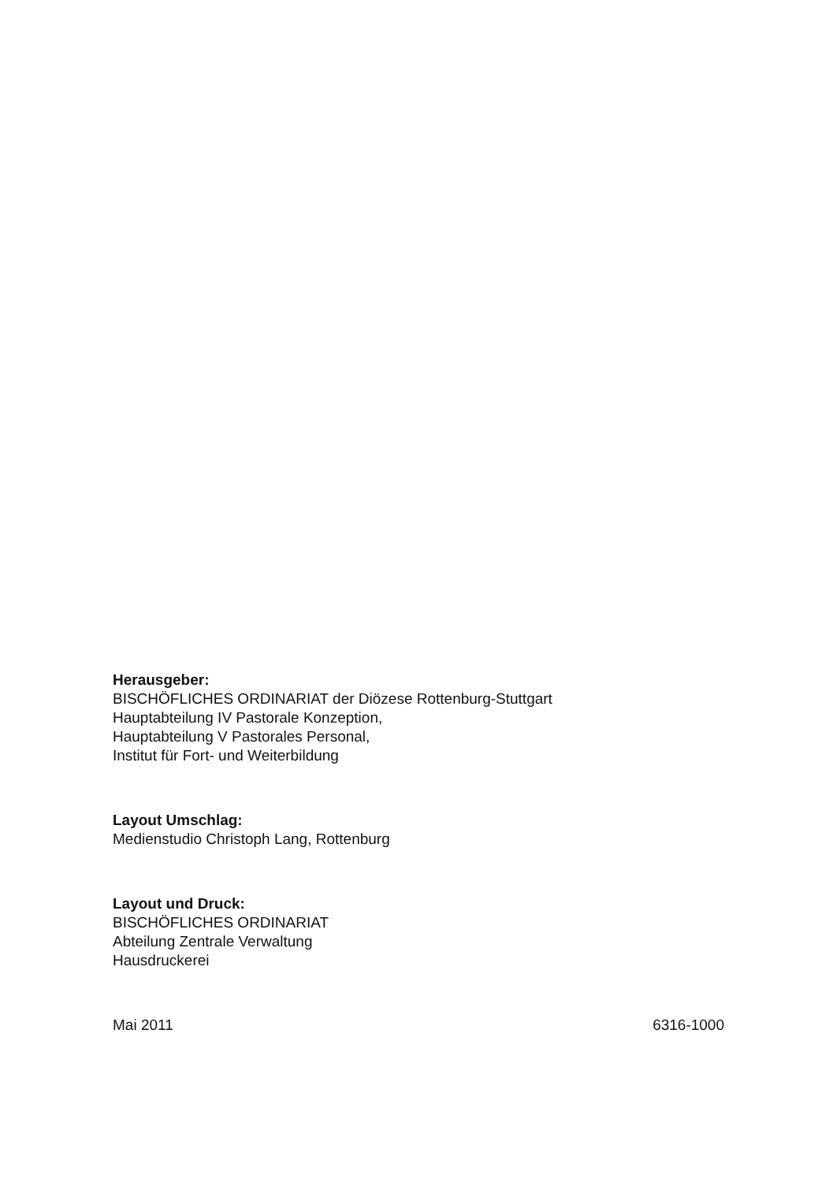Herausgeber:
BISCHÖFLICHES ORDINARIAT der Diözese Rottenburg-Stuttgart
Hauptabteilung IV Pastorale Konzeption,
Hauptabteilung V Pastorales Personal,
Institut für Fort- und Weiterbildung
Layout Umschlag:
Medienstudio Christoph Lang, Rottenburg
Layout und Druck:
BISCHÖFLICHES ORDINARIAT
Abteilung Zentrale Verwaltung
Hausdruckerei
Mai 2011 6316-1000